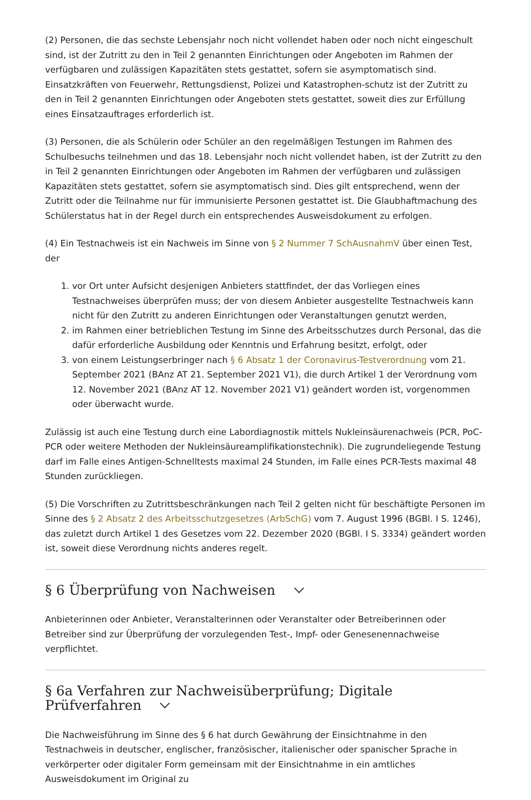(2) Personen, die das sechste Lebensjahr noch nicht vollendet haben oder noch nicht eingeschult sind, ist der Zutritt zu den in Teil 2 genannten Einrichtungen oder Angeboten im Rahmen der verfügbaren und zulässigen Kapazitäten stets gestattet, sofern sie asymptomatisch sind. Einsatzkräften von Feuerwehr, Rettungsdienst, Polizei und Katastrophen-schutz ist der Zutritt zu den in Teil 2 genannten Einrichtungen oder Angeboten stets gestattet, soweit dies zur Erfüllung eines Einsatzauftrages erforderlich ist.
(3) Personen, die als Schülerin oder Schüler an den regelmäßigen Testungen im Rahmen des Schulbesuchs teilnehmen und das 18. Lebensjahr noch nicht vollendet haben, ist der Zutritt zu den in Teil 2 genannten Einrichtungen oder Angeboten im Rahmen der verfügbaren und zulässigen Kapazitäten stets gestattet, sofern sie asymptomatisch sind. Dies gilt entsprechend, wenn der Zutritt oder die Teilnahme nur für immunisierte Personen gestattet ist. Die Glaubhaftmachung des Schülerstatus hat in der Regel durch ein entsprechendes Ausweisdokument zu erfolgen.
(4) Ein Testnachweis ist ein Nachweis im Sinne von § 2 Nummer 7 SchAusnahmV über einen Test, der
1. vor Ort unter Aufsicht desjenigen Anbieters stattfindet, der das Vorliegen eines Testnachweises überprüfen muss; der von diesem Anbieter ausgestellte Testnachweis kann nicht für den Zutritt zu anderen Einrichtungen oder Veranstaltungen genutzt werden,
2. im Rahmen einer betrieblichen Testung im Sinne des Arbeitsschutzes durch Personal, das die dafür erforderliche Ausbildung oder Kenntnis und Erfahrung besitzt, erfolgt, oder
3. von einem Leistungserbringer nach § 6 Absatz 1 der Coronavirus-Testverordnung vom 21. September 2021 (BAnz AT 21. September 2021 V1), die durch Artikel 1 der Verordnung vom 12. November 2021 (BAnz AT 12. November 2021 V1) geändert worden ist, vorgenommen oder überwacht wurde.
Zulässig ist auch eine Testung durch eine Labordiagnostik mittels Nukleinsäurenachweis (PCR, PoC-PCR oder weitere Methoden der Nukleinsäureamplifikationstechnik). Die zugrundeliegende Testung darf im Falle eines Antigen-Schnelltests maximal 24 Stunden, im Falle eines PCR-Tests maximal 48 Stunden zurückliegen.
(5) Die Vorschriften zu Zutrittsbeschränkungen nach Teil 2 gelten nicht für beschäftigte Personen im Sinne des § 2 Absatz 2 des Arbeitsschutzgesetzes (ArbSchG) vom 7. August 1996 (BGBl. I S. 1246), das zuletzt durch Artikel 1 des Gesetzes vom 22. Dezember 2020 (BGBl. I S. 3334) geändert worden ist, soweit diese Verordnung nichts anderes regelt.
§ 6 Überprüfung von Nachweisen
Anbieterinnen oder Anbieter, Veranstalterinnen oder Veranstalter oder Betreiberinnen oder Betreiber sind zur Überprüfung der vorzulegenden Test-, Impf- oder Genesenennachweise verpflichtet.
§ 6a Verfahren zur Nachweisüberprüfung; Digitale Prüfverfahren
Die Nachweisführung im Sinne des § 6 hat durch Gewährung der Einsichtnahme in den Testnachweis in deutscher, englischer, französischer, italienischer oder spanischer Sprache in verkörperter oder digitaler Form gemeinsam mit der Einsichtnahme in ein amtliches Ausweisdokument im Original zu